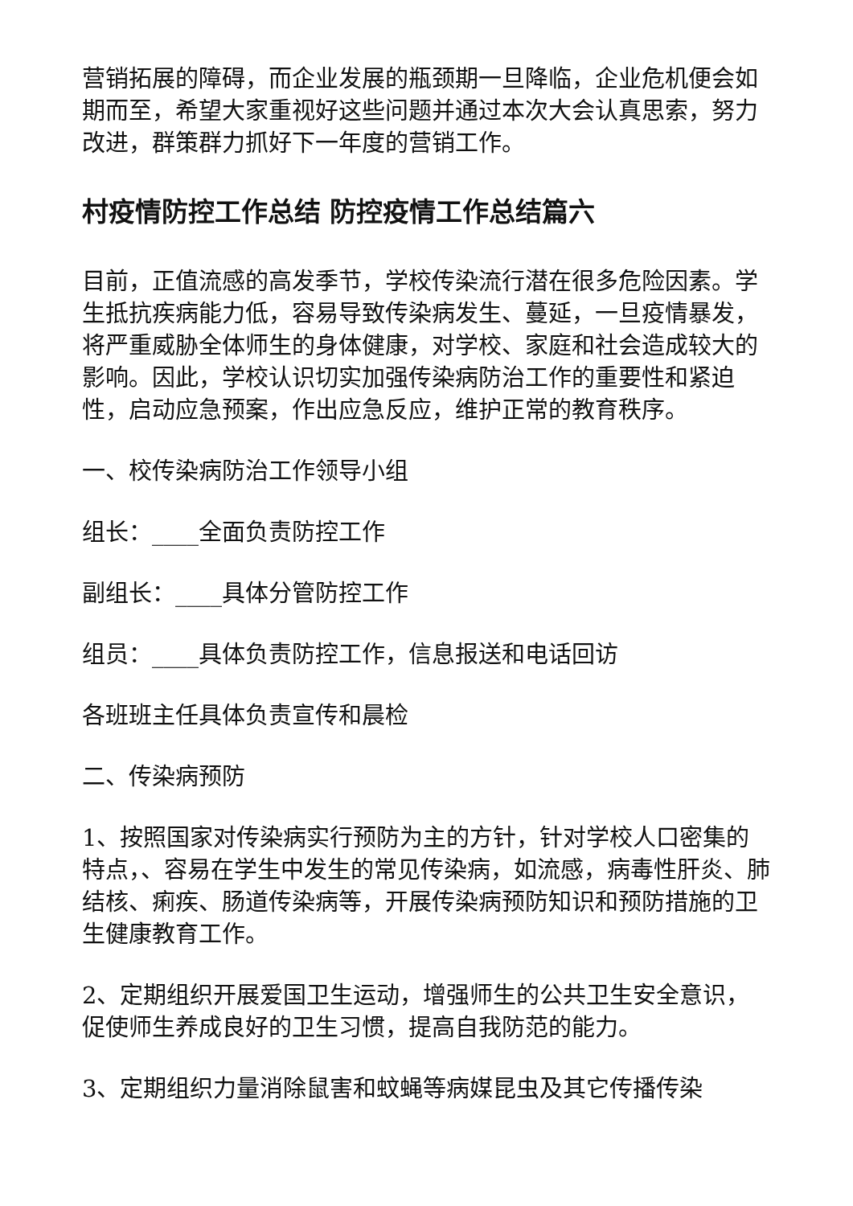营销拓展的障碍，而企业发展的瓶颈期一旦降临，企业危机便会如期而至，希望大家重视好这些问题并通过本次大会认真思索，努力改进，群策群力抓好下一年度的营销工作。
村疫情防控工作总结 防控疫情工作总结篇六
目前，正值流感的高发季节，学校传染流行潜在很多危险因素。学生抵抗疾病能力低，容易导致传染病发生、蔓延，一旦疫情暴发，将严重威胁全体师生的身体健康，对学校、家庭和社会造成较大的影响。因此，学校认识切实加强传染病防治工作的重要性和紧迫性，启动应急预案，作出应急反应，维护正常的教育秩序。
一、校传染病防治工作领导小组
组长：____全面负责防控工作
副组长：____具体分管防控工作
组员：____具体负责防控工作，信息报送和电话回访
各班班主任具体负责宣传和晨检
二、传染病预防
1、按照国家对传染病实行预防为主的方针，针对学校人口密集的特点，、容易在学生中发生的常见传染病，如流感，病毒性肝炎、肺结核、痢疾、肠道传染病等，开展传染病预防知识和预防措施的卫生健康教育工作。
2、定期组织开展爱国卫生运动，增强师生的公共卫生安全意识，促使师生养成良好的卫生习惯，提高自我防范的能力。
3、定期组织力量消除鼠害和蚊蝇等病媒昆虫及其它传播传染